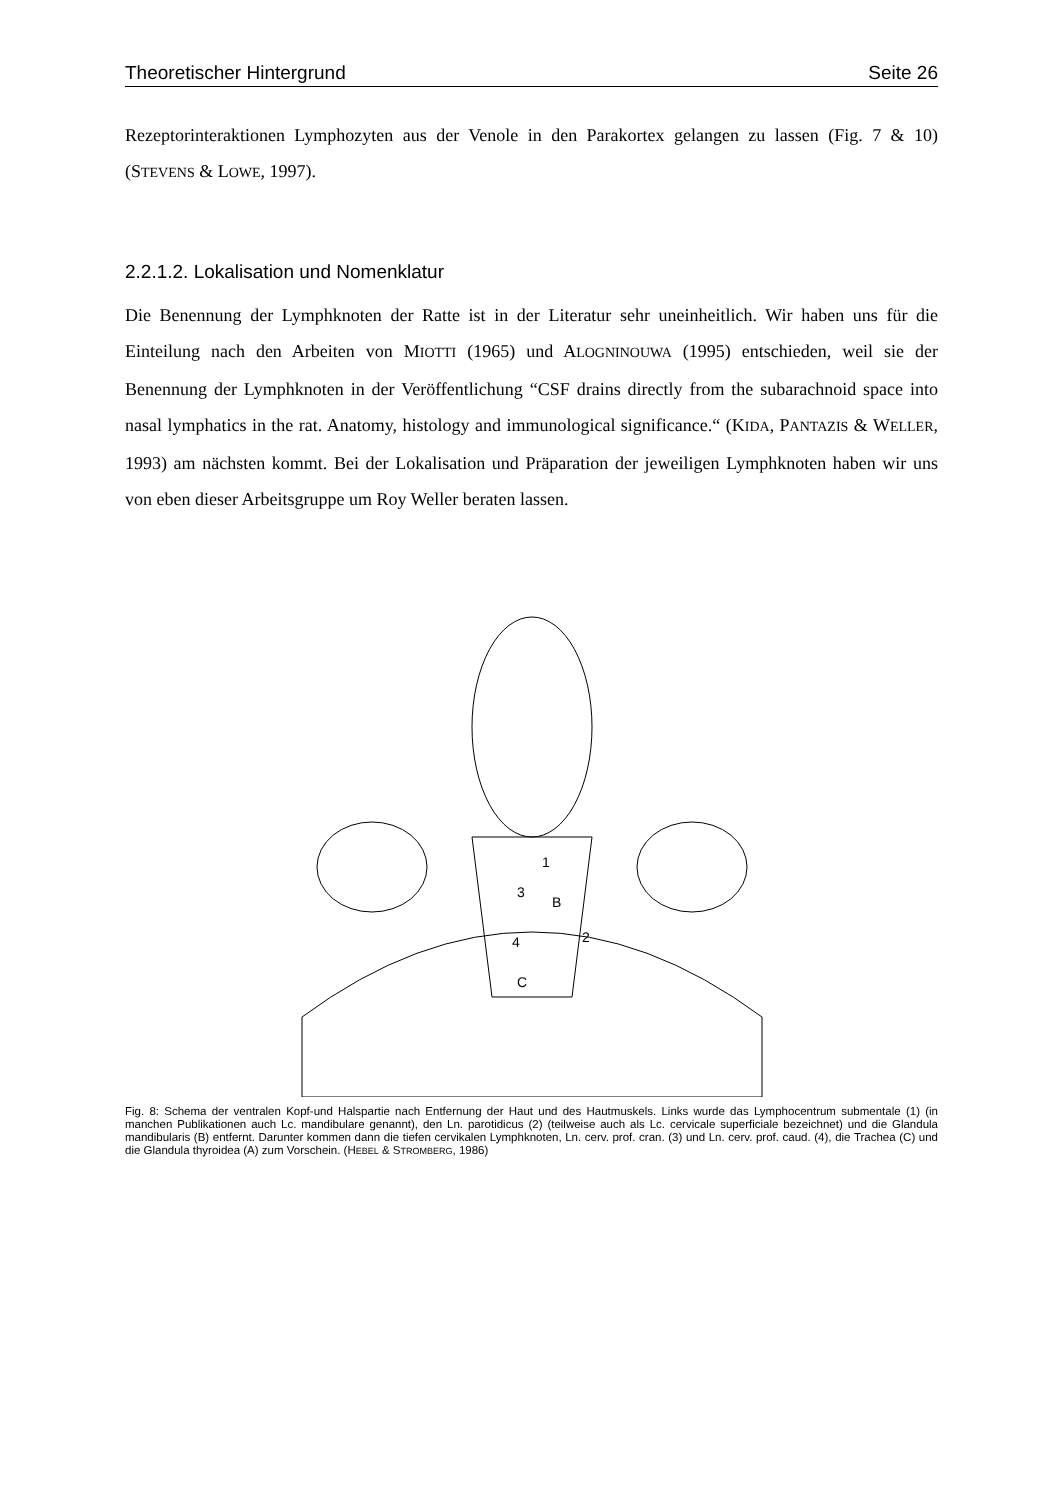Theoretischer Hintergrund Seite 26
Rezeptorinteraktionen Lymphozyten aus der Venole in den Parakortex gelangen zu lassen (Fig. 7 & 10)(STEVENS & LOWE, 1997).
2.2.1.2. Lokalisation und Nomenklatur
Die Benennung der Lymphknoten der Ratte ist in der Literatur sehr uneinheitlich. Wir haben uns für die Einteilung nach den Arbeiten von MIOTTI (1965) und ALOGNINOUWA (1995) entschieden, weil sie der Benennung der Lymphknoten in der Veröffentlichung “CSF drains directly from the subarachnoid space into nasal lymphatics in the rat. Anatomy, histology and immunological significance.“ (KIDA, PANTAZIS & WELLER, 1993) am nächsten kommt. Bei der Lokalisation und Präparation der jeweiligen Lymphknoten haben wir uns von eben dieser Arbeitsgruppe um Roy Weller beraten lassen.
1
3
B
4
2
C
Fig. 8: Schema der ventralen Kopf-und Halspartie nach Entfernung der Haut und des Hautmuskels. Links wurde das Lymphocentrum submentale (1) (in manchen Publikationen auch Lc. mandibulare genannt), den Ln. parotidicus (2) (teilweise auch als Lc. cervicale superficiale bezeichnet) und die Glandula mandibularis (B) entfernt. Darunter kommen dann die tiefen cervikalen Lymphknoten, Ln. cerv. prof. cran. (3) und Ln. cerv. prof. caud. (4), die Trachea (C) und die Glandula thyroidea (A) zum Vorschein. (HEBEL & STROMBERG, 1986)